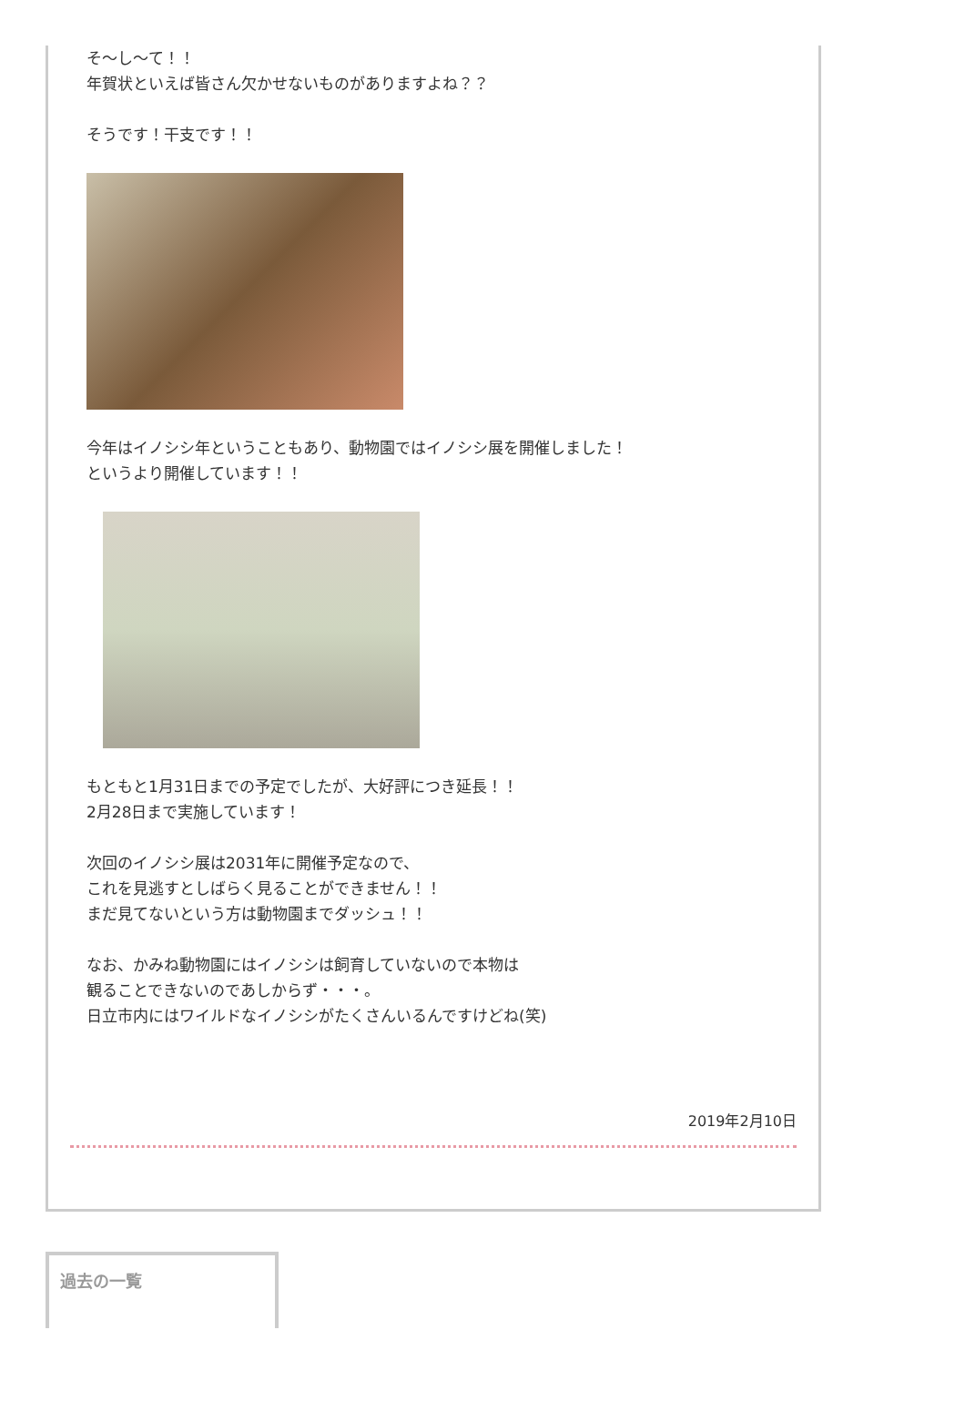そ〜し〜て！！
年賀状といえば皆さん欠かせないものがありますよね？？
そうです！干支です！！
今年はイノシシ年ということもあり、動物園ではイノシシ展を開催しました！
というより開催しています！！
もともと1月31日までの予定でしたが、大好評につき延長！！
2月28日まで実施しています！
次回のイノシシ展は2031年に開催予定なので、
これを見逃すとしばらく見ることができません！！
まだ見てないという方は動物園までダッシュ！！
なお、かみね動物園にはイノシシは飼育していないので本物は
観ることできないのであしからず・・・。
日立市内にはワイルドなイノシシがたくさんいるんですけどね(笑)
2019年2月10日
過去の一覧